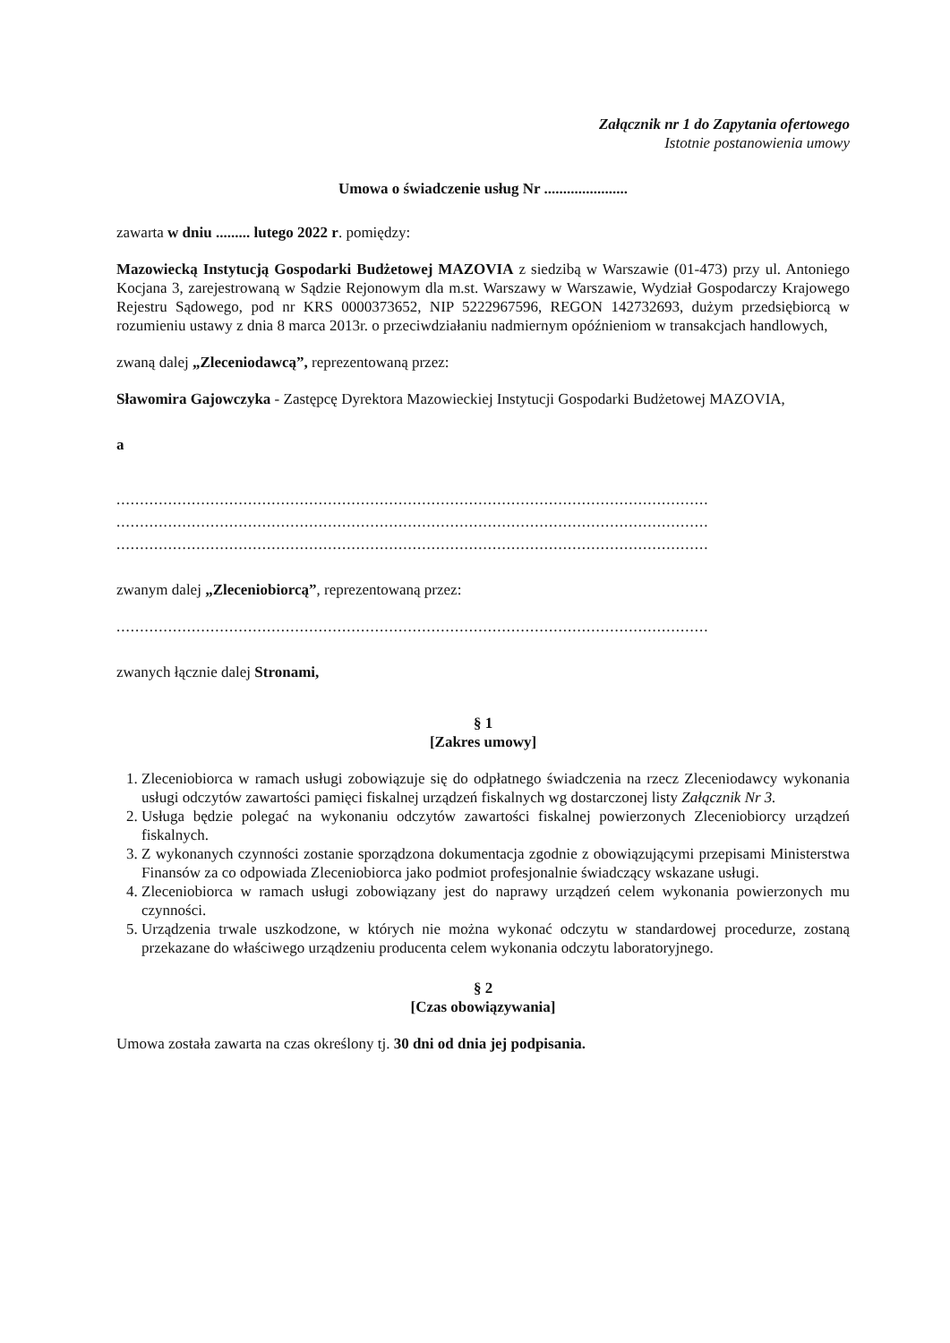Załącznik nr 1 do Zapytania ofertowego
Istotnie postanowienia umowy
Umowa o świadczenie usług Nr ......................
zawarta w dniu ......... lutego 2022 r. pomiędzy:
Mazowiecką Instytucją Gospodarki Budżetowej MAZOVIA z siedzibą w Warszawie (01-473) przy ul. Antoniego Kocjana 3, zarejestrowaną w Sądzie Rejonowym dla m.st. Warszawy w Warszawie, Wydział Gospodarczy Krajowego Rejestru Sądowego, pod nr KRS 0000373652, NIP 5222967596, REGON 142732693, dużym przedsiębiorcą w rozumieniu ustawy z dnia 8 marca 2013r. o przeciwdziałaniu nadmiernym opóźnieniom w transakcjach handlowych,
zwaną dalej „Zleceniodawcą”, reprezentowaną przez:
Sławomira Gajowczyka - Zastępcę Dyrektora Mazowieckiej Instytucji Gospodarki Budżetowej MAZOVIA,
a
..............................................................................................................................
..............................................................................................................................
..............................................................................................................................
zwanym dalej „Zleceniobiorcą”, reprezentowaną przez:
..............................................................................................................................
zwanych łącznie dalej Stronami,
§ 1
[Zakres umowy]
1. Zleceniobiorca w ramach usługi zobowiązuje się do odpłatnego świadczenia na rzecz Zleceniodawcy wykonania usługi odczytów zawartości pamięci fiskalnej urządzeń fiskalnych wg dostarczonej listy Załącznik Nr 3.
2. Usługa będzie polegać na wykonaniu odczytów zawartości fiskalnej powierzonych Zleceniobiorcy urządzeń fiskalnych.
3. Z wykonanych czynności zostanie sporządzona dokumentacja zgodnie z obowiązującymi przepisami Ministerstwa Finansów za co odpowiada Zleceniobiorca jako podmiot profesjonalnie świadczący wskazane usługi.
4. Zleceniobiorca w ramach usługi zobowiązany jest do naprawy urządzeń celem wykonania powierzonych mu czynności.
5. Urządzenia trwale uszkodzone, w których nie można wykonać odczytu w standardowej procedurze, zostaną przekazane do właściwego urządzeniu producenta celem wykonania odczytu laboratoryjnego.
§ 2
[Czas obowiązywania]
Umowa została zawarta na czas określony tj. 30 dni od dnia jej podpisania.